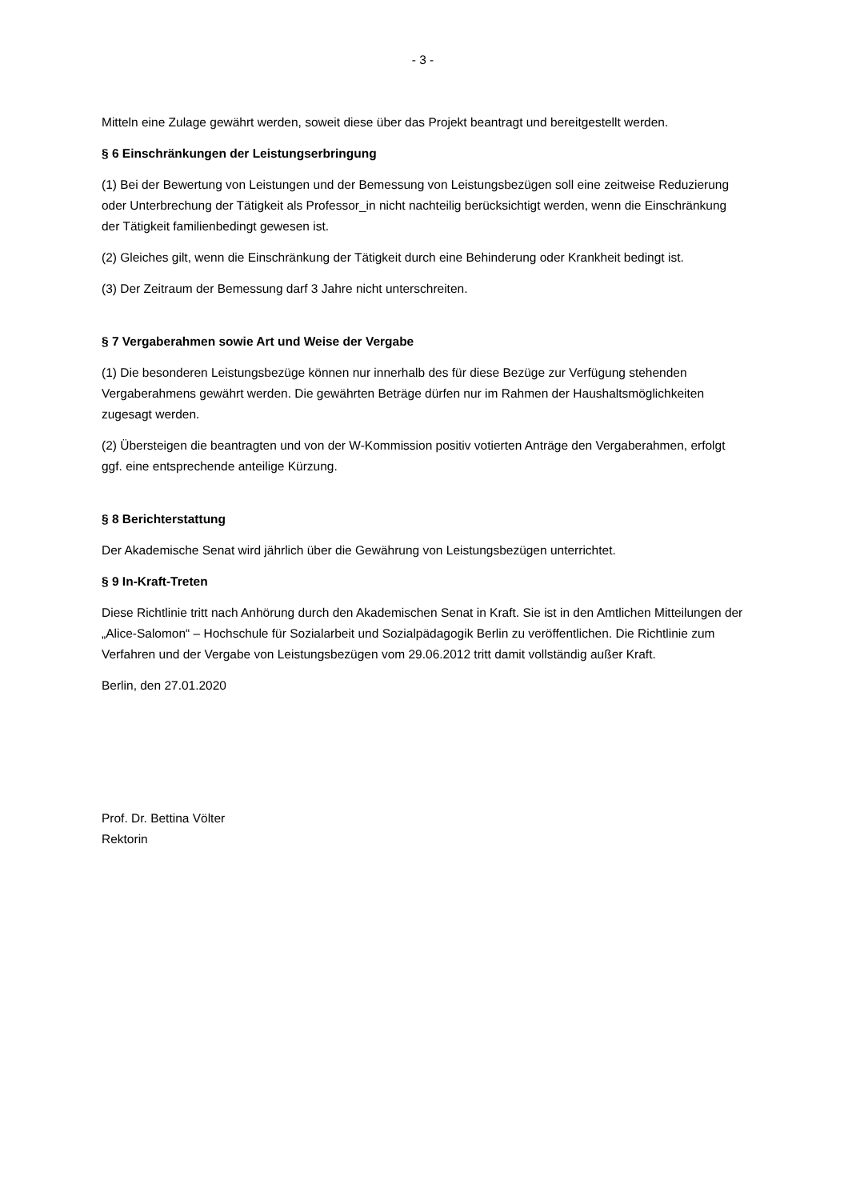- 3 -
Mitteln eine Zulage gewährt werden, soweit diese über das Projekt beantragt und bereitgestellt werden.
§ 6 Einschränkungen der Leistungserbringung
(1) Bei der Bewertung von Leistungen und der Bemessung von Leistungsbezügen soll eine zeitweise Reduzierung oder Unterbrechung der Tätigkeit als Professor_in nicht nachteilig berücksichtigt werden, wenn die Einschränkung der Tätigkeit familienbedingt gewesen ist.
(2) Gleiches gilt, wenn die Einschränkung der Tätigkeit durch eine Behinderung oder Krankheit bedingt ist.
(3) Der Zeitraum der Bemessung darf 3 Jahre nicht unterschreiten.
§ 7 Vergaberahmen sowie Art und Weise der Vergabe
(1) Die besonderen Leistungsbezüge können nur innerhalb des für diese Bezüge zur Verfügung stehenden Vergaberahmens gewährt werden. Die gewährten Beträge dürfen nur im Rahmen der Haushaltsmöglichkeiten zugesagt werden.
(2) Übersteigen die beantragten und von der W-Kommission positiv votierten Anträge den Vergaberahmen, erfolgt ggf. eine entsprechende anteilige Kürzung.
§ 8 Berichterstattung
Der Akademische Senat wird jährlich über die Gewährung von Leistungsbezügen unterrichtet.
§ 9 In-Kraft-Treten
Diese Richtlinie tritt nach Anhörung durch den Akademischen Senat in Kraft. Sie ist in den Amtlichen Mitteilungen der „Alice-Salomon“ – Hochschule für Sozialarbeit und Sozialpädagogik Berlin zu veröffentlichen. Die Richtlinie zum Verfahren und der Vergabe von Leistungsbezügen vom 29.06.2012 tritt damit vollständig außer Kraft.
Berlin, den 27.01.2020
Prof. Dr. Bettina Völter
Rektorin